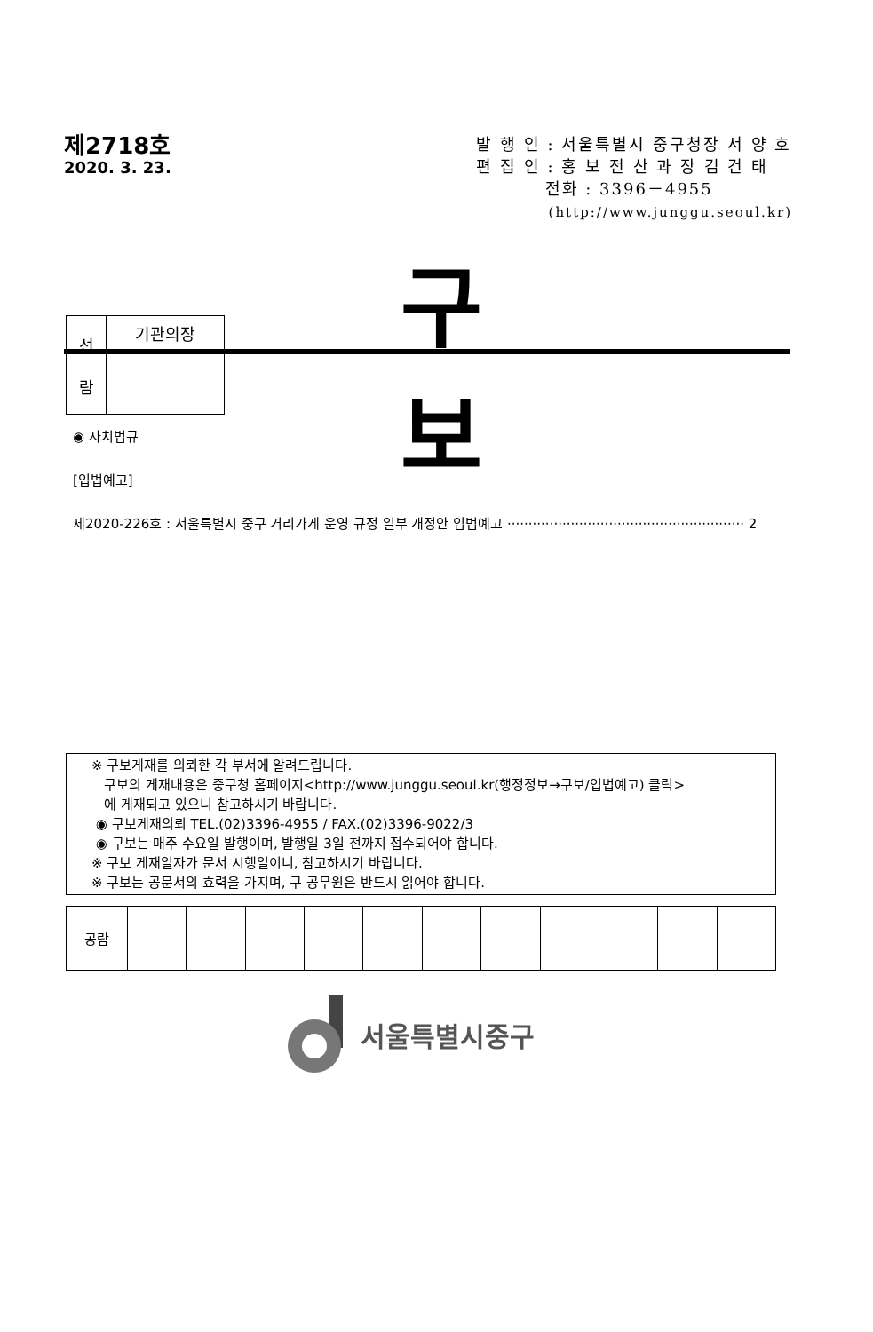제2718호
2020. 3. 23.
발 행 인 : 서울특별시 중구청장 서 양 호
편 집 인 : 홍 보 전 산 과 장 김 건 태
전화 : 3396－4955
(http://www.junggu.seoul.kr)
| 선 람 | 기관의장 |
구 보
◉ 자치법규
[입법예고]
제2020-226호 : 서울특별시 중구 거리가게 운영 규정 일부 개정안 입법예고 ························································ 2
※ 구보게재를 의뢰한 각 부서에 알려드립니다.
구보의 게재내용은 중구청 홈페이지<http://www.junggu.seoul.kr(행정정보→구보/입법예고) 클릭>
에 게재되고 있으니 참고하시기 바랍니다.
◉ 구보게재의뢰 TEL.(02)3396-4955 / FAX.(02)3396-9022/3
◉ 구보는 매주 수요일 발행이며, 발행일 3일 전까지 접수되어야 합니다.
※ 구보 게재일자가 문서 시행일이니, 참고하시기 바랍니다.
※ 구보는 공문서의 효력을 가지며, 구 공무원은 반드시 읽어야 합니다.
| 공람 | | | | | | | | | | | |
서울특별시중구